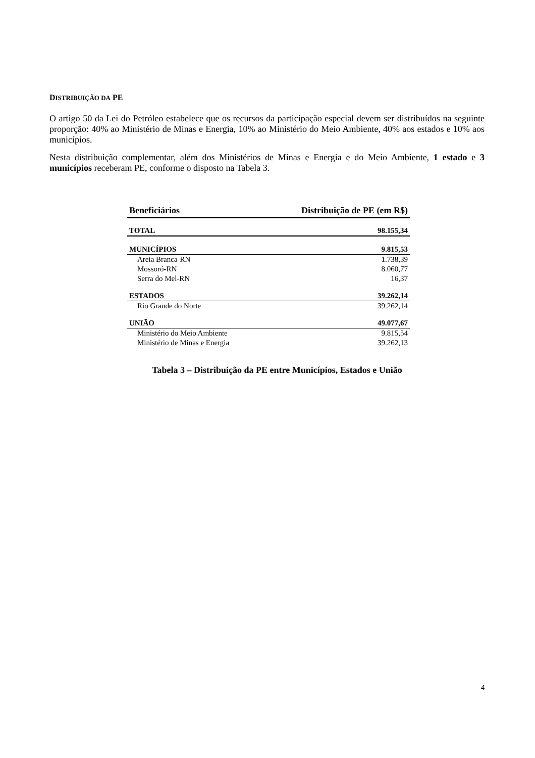DISTRIBUIÇÃO DA PE
O artigo 50 da Lei do Petróleo estabelece que os recursos da participação especial devem ser distribuídos na seguinte proporção: 40% ao Ministério de Minas e Energia, 10% ao Ministério do Meio Ambiente, 40% aos estados e 10% aos municípios.
Nesta distribuição complementar, além dos Ministérios de Minas e Energia e do Meio Ambiente, 1 estado e 3 municípios receberam PE, conforme o disposto na Tabela 3.
| Beneficiários | Distribuição de PE (em R$) |
| --- | --- |
| TOTAL | 98.155,34 |
| MUNICÍPIOS | 9.815,53 |
| Areia Branca-RN | 1.738,39 |
| Mossoró-RN | 8.060,77 |
| Serra do Mel-RN | 16,37 |
| ESTADOS | 39.262,14 |
| Rio Grande do Norte | 39.262,14 |
| UNIÃO | 49.077,67 |
| Ministério do Meio Ambiente | 9.815,54 |
| Ministério de Minas e Energia | 39.262,13 |
Tabela 3 – Distribuição da PE entre Municípios, Estados e União
4